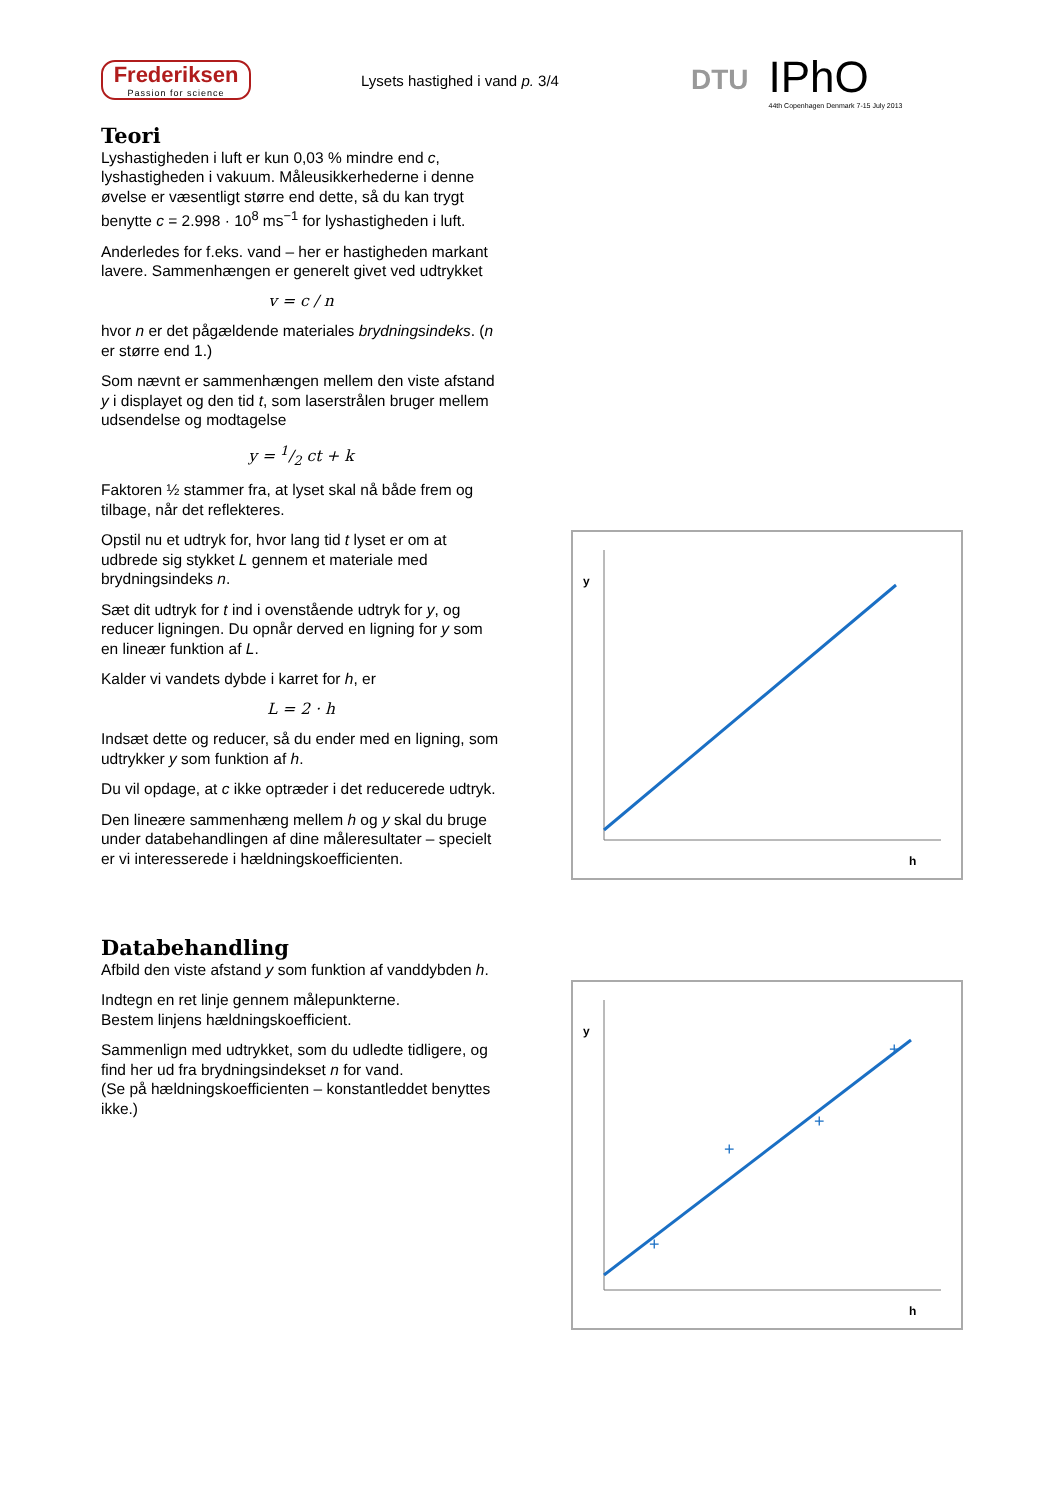Frederiksen
Passion for science
Lysets hastighed i vand p. 3/4
DTU
IPhO
44th Copenhagen Denmark 7-15 July 2013
Teori
Lyshastigheden i luft er kun 0,03 % mindre end c, lyshastigheden i vakuum. Måleusikkerhederne i denne øvelse er væsentligt større end dette, så du kan trygt benytte c = 2.998 · 10<sup>8</sup> ms<sup>−1</sup> for lyshastigheden i luft.
Anderledes for f.eks. vand – her er hastigheden markant lavere. Sammenhængen er generelt givet ved udtrykket
v = c / n
hvor n er det pågældende materiales brydningsindeks. (n er større end 1.)
Som nævnt er sammenhængen mellem den viste afstand y i displayet og den tid t, som laserstrålen bruger mellem udsendelse og modtagelse
y = 1/2 ct + k
Faktoren ½ stammer fra, at lyset skal nå både frem og tilbage, når det reflekteres.
Opstil nu et udtryk for, hvor lang tid t lyset er om at udbrede sig stykket L gennem et materiale med brydningsindeks n.
Sæt dit udtryk for t ind i ovenstående udtryk for y, og reducer ligningen. Du opnår derved en ligning for y som en lineær funktion af L.
Kalder vi vandets dybde i karret for h, er
L = 2 · h
Indsæt dette og reducer, så du ender med en ligning, som udtrykker y som funktion af h.
Du vil opdage, at c ikke optræder i det reducerede udtryk.
Den lineære sammenhæng mellem h og y skal du bruge under databehandlingen af dine måleresultater – specielt er vi interesserede i hældningskoefficienten.
Databehandling
Afbild den viste afstand y som funktion af vanddybden h.
Indtegn en ret linje gennem målepunkterne.
Bestem linjens hældningskoefficient.
Sammenlign med udtrykket, som du udledte tidligere, og find her ud fra brydningsindekset n for vand.
(Se på hældningskoefficienten – konstantleddet benyttes ikke.)
y
h
y
h
+
+
+
+